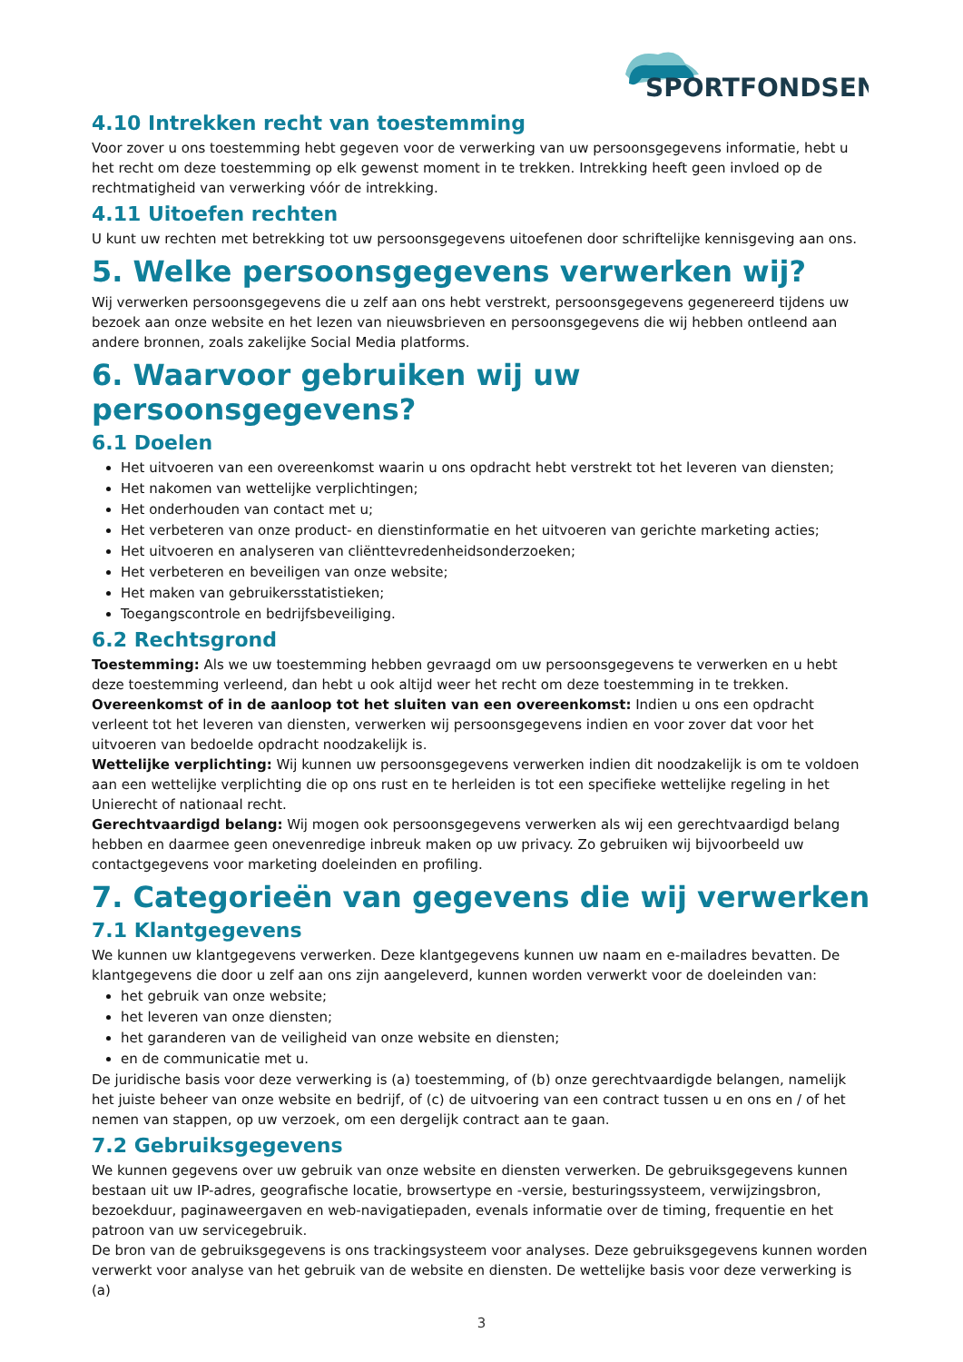SPORTFONDSEN
4.10 Intrekken recht van toestemming
Voor zover u ons toestemming hebt gegeven voor de verwerking van uw persoonsgegevens informatie, hebt u het recht om deze toestemming op elk gewenst moment in te trekken. Intrekking heeft geen invloed op de rechtmatigheid van verwerking vóór de intrekking.
4.11 Uitoefen rechten
U kunt uw rechten met betrekking tot uw persoonsgegevens uitoefenen door schriftelijke kennisgeving aan ons.
5. Welke persoonsgegevens verwerken wij?
Wij verwerken persoonsgegevens die u zelf aan ons hebt verstrekt, persoonsgegevens gegenereerd tijdens uw bezoek aan onze website en het lezen van nieuwsbrieven en persoonsgegevens die wij hebben ontleend aan andere bronnen, zoals zakelijke Social Media platforms.
6. Waarvoor gebruiken wij uw persoonsgegevens?
6.1 Doelen
Het uitvoeren van een overeenkomst waarin u ons opdracht hebt verstrekt tot het leveren van diensten;
Het nakomen van wettelijke verplichtingen;
Het onderhouden van contact met u;
Het verbeteren van onze product- en dienstinformatie en het uitvoeren van gerichte marketing acties;
Het uitvoeren en analyseren van cliënttevredenheidsonderzoeken;
Het verbeteren en beveiligen van onze website;
Het maken van gebruikersstatistieken;
Toegangscontrole en bedrijfsbeveiliging.
6.2 Rechtsgrond
Toestemming: Als we uw toestemming hebben gevraagd om uw persoonsgegevens te verwerken en u hebt deze toestemming verleend, dan hebt u ook altijd weer het recht om deze toestemming in te trekken.
Overeenkomst of in de aanloop tot het sluiten van een overeenkomst: Indien u ons een opdracht verleent tot het leveren van diensten, verwerken wij persoonsgegevens indien en voor zover dat voor het uitvoeren van bedoelde opdracht noodzakelijk is.
Wettelijke verplichting: Wij kunnen uw persoonsgegevens verwerken indien dit noodzakelijk is om te voldoen aan een wettelijke verplichting die op ons rust en te herleiden is tot een specifieke wettelijke regeling in het Unierecht of nationaal recht.
Gerechtvaardigd belang: Wij mogen ook persoonsgegevens verwerken als wij een gerechtvaardigd belang hebben en daarmee geen onevenredige inbreuk maken op uw privacy. Zo gebruiken wij bijvoorbeeld uw contactgegevens voor marketing doeleinden en profiling.
7. Categorieën van gegevens die wij verwerken
7.1 Klantgegevens
We kunnen uw klantgegevens verwerken. Deze klantgegevens kunnen uw naam en e-mailadres bevatten. De klantgegevens die door u zelf aan ons zijn aangeleverd, kunnen worden verwerkt voor de doeleinden van:
het gebruik van onze website;
het leveren van onze diensten;
het garanderen van de veiligheid van onze website en diensten;
en de communicatie met u.
De juridische basis voor deze verwerking is (a) toestemming, of (b) onze gerechtvaardigde belangen, namelijk het juiste beheer van onze website en bedrijf, of (c) de uitvoering van een contract tussen u en ons en / of het nemen van stappen, op uw verzoek, om een dergelijk contract aan te gaan.
7.2 Gebruiksgegevens
We kunnen gegevens over uw gebruik van onze website en diensten verwerken. De gebruiksgegevens kunnen bestaan uit uw IP-adres, geografische locatie, browsertype en -versie, besturingssysteem, verwijzingsbron, bezoekduur, paginaweergaven en web-navigatiepaden, evenals informatie over de timing, frequentie en het patroon van uw servicegebruik.
De bron van de gebruiksgegevens is ons trackingsysteem voor analyses. Deze gebruiksgegevens kunnen worden verwerkt voor analyse van het gebruik van de website en diensten. De wettelijke basis voor deze verwerking is (a)
3